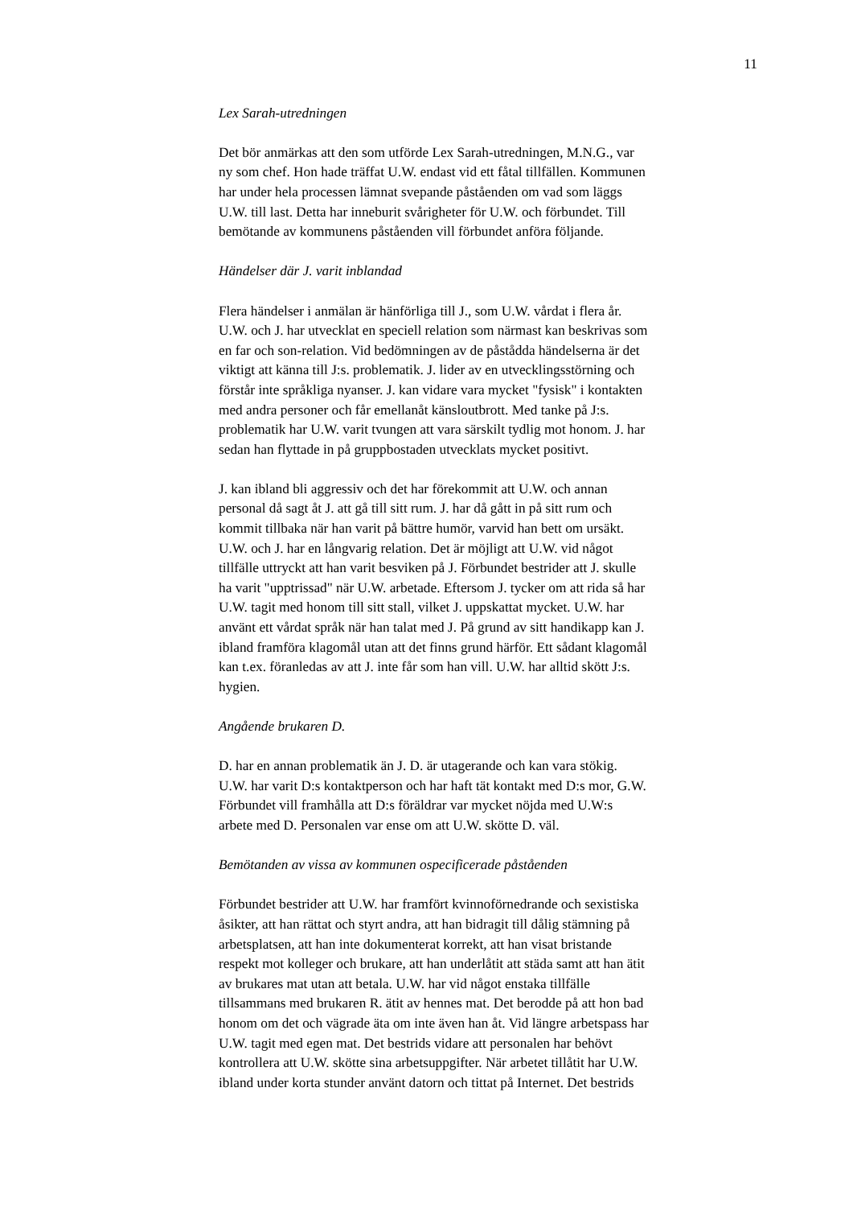11
Lex Sarah-utredningen
Det bör anmärkas att den som utförde Lex Sarah-utredningen, M.N.G., var
ny som chef. Hon hade träffat U.W. endast vid ett fåtal tillfällen. Kommunen
har under hela processen lämnat svepande påståenden om vad som läggs
U.W. till last. Detta har inneburit svårigheter för U.W. och förbundet. Till
bemötande av kommunens påståenden vill förbundet anföra följande.
Händelser där J. varit inblandad
Flera händelser i anmälan är hänförliga till J., som U.W. vårdat i flera år.
U.W. och J. har utvecklat en speciell relation som närmast kan beskrivas som
en far och son-relation. Vid bedömningen av de påstådda händelserna är det
viktigt att känna till J:s. problematik. J. lider av en utvecklingsstörning och
förstår inte språkliga nyanser. J. kan vidare vara mycket "fysisk" i kontakten
med andra personer och får emellanåt känsloutbrott. Med tanke på J:s.
problematik har U.W. varit tvungen att vara särskilt tydlig mot honom. J. har
sedan han flyttade in på gruppbostaden utvecklats mycket positivt.
J. kan ibland bli aggressiv och det har förekommit att U.W. och annan
personal då sagt åt J. att gå till sitt rum. J. har då gått in på sitt rum och
kommit tillbaka när han varit på bättre humör, varvid han bett om ursäkt.
U.W. och J. har en långvarig relation. Det är möjligt att U.W. vid något
tillfälle uttryckt att han varit besviken på J. Förbundet bestrider att J. skulle
ha varit "upptrissad" när U.W. arbetade. Eftersom J. tycker om att rida så har
U.W. tagit med honom till sitt stall, vilket J. uppskattat mycket. U.W. har
använt ett vårdat språk när han talat med J. På grund av sitt handikapp kan J.
ibland framföra klagomål utan att det finns grund härför. Ett sådant klagomål
kan t.ex. föranledas av att J. inte får som han vill. U.W. har alltid skött J:s.
hygien.
Angående brukaren D.
D. har en annan problematik än J. D. är utagerande och kan vara stökig.
U.W. har varit D:s kontaktperson och har haft tät kontakt med D:s mor, G.W.
Förbundet vill framhålla att D:s föräldrar var mycket nöjda med U.W:s
arbete med D. Personalen var ense om att U.W. skötte D. väl.
Bemötanden av vissa av kommunen ospecificerade påståenden
Förbundet bestrider att U.W. har framfört kvinnoförnedrande och sexistiska
åsikter, att han rättat och styrt andra, att han bidragit till dålig stämning på
arbetsplatsen, att han inte dokumenterat korrekt, att han visat bristande
respekt mot kolleger och brukare, att han underlåtit att städa samt att han ätit
av brukares mat utan att betala. U.W. har vid något enstaka tillfälle
tillsammans med brukaren R. ätit av hennes mat. Det berodde på att hon bad
honom om det och vägrade äta om inte även han åt. Vid längre arbetspass har
U.W. tagit med egen mat. Det bestrids vidare att personalen har behövt
kontrollera att U.W. skötte sina arbetsuppgifter. När arbetet tillåtit har U.W.
ibland under korta stunder använt datorn och tittat på Internet. Det bestrids